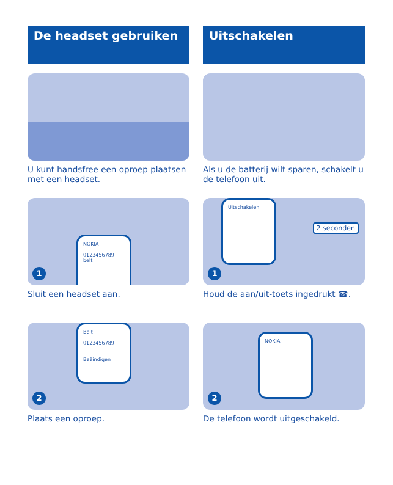De headset gebruiken
U kunt handsfree een oproep plaatsen met een headset.
NOKIA
0123456789
belt
1
Sluit een headset aan.
Belt
0123456789
Beëindigen
2
Plaats een oproep.
Uitschakelen
Als u de batterij wilt sparen, schakelt u de telefoon uit.
Uitschakelen
2 seconden
1
Houd de aan/uit-toets ingedrukt ☎.
NOKIA
2
De telefoon wordt uitgeschakeld.